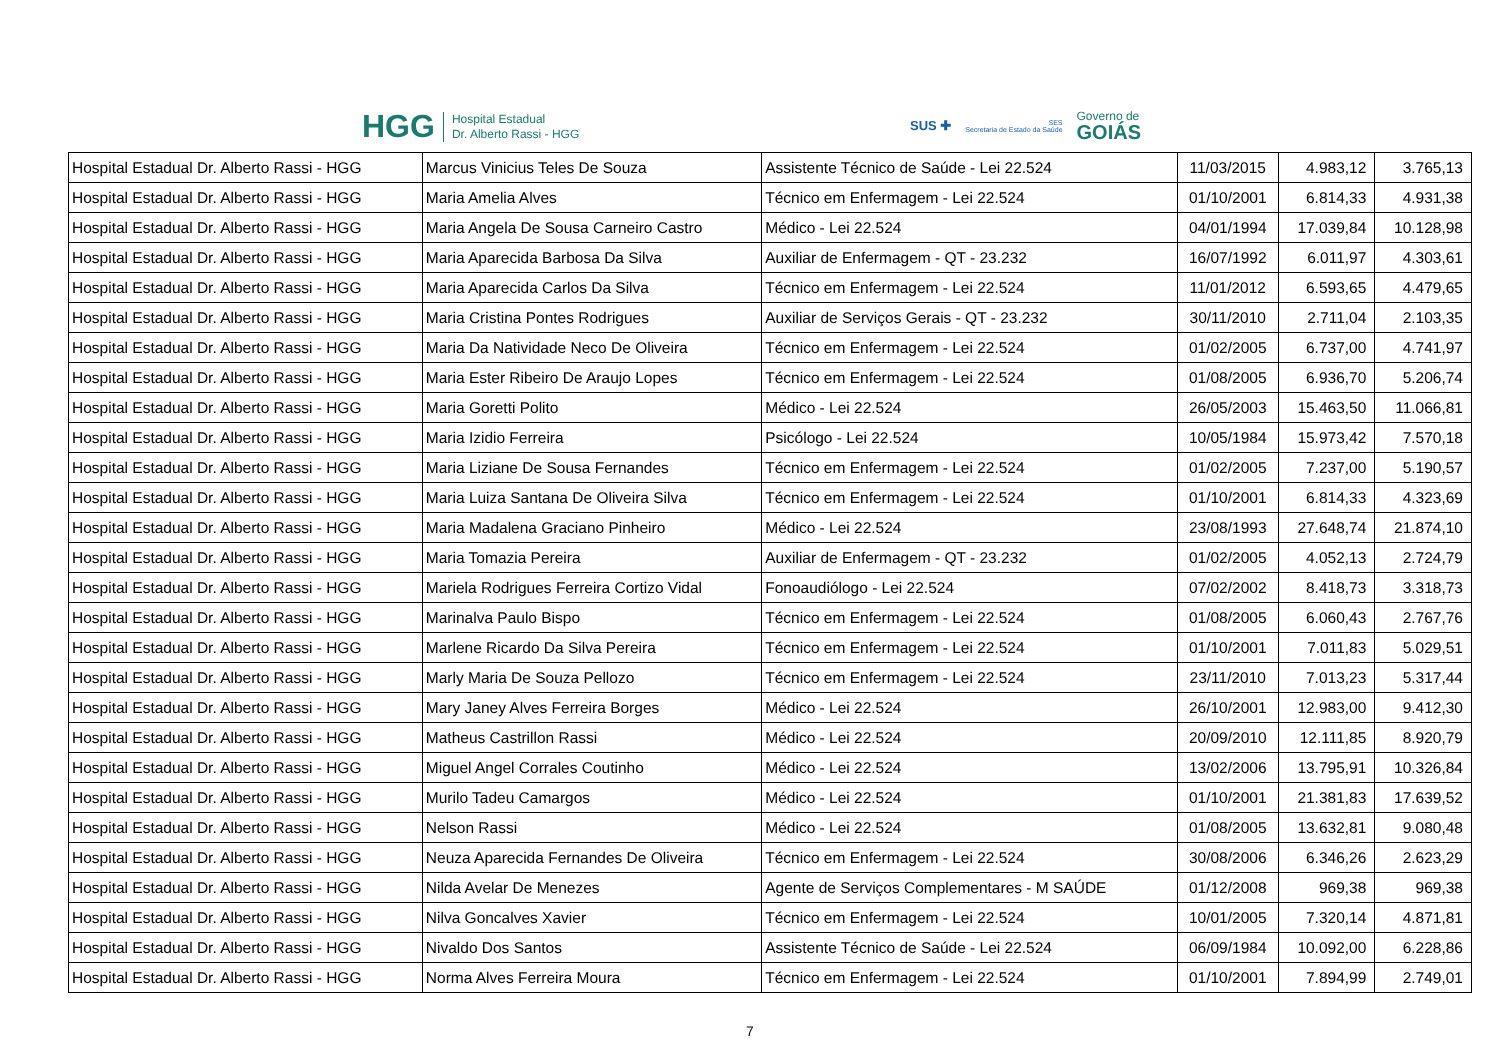HGG Hospital Estadual
Dr. Alberto Rassi - HGG
SUS ✚ SES
Secretaria de Estado da Saúde Governo de
GOIÁS
| Hospital Estadual Dr. Alberto Rassi - HGG | Marcus Vinicius Teles De Souza | Assistente Técnico de Saúde - Lei 22.524 | 11/03/2015 | 4.983,12 | 3.765,13 |
| Hospital Estadual Dr. Alberto Rassi - HGG | Maria Amelia Alves | Técnico em Enfermagem - Lei 22.524 | 01/10/2001 | 6.814,33 | 4.931,38 |
| Hospital Estadual Dr. Alberto Rassi - HGG | Maria Angela De Sousa Carneiro Castro | Médico - Lei 22.524 | 04/01/1994 | 17.039,84 | 10.128,98 |
| Hospital Estadual Dr. Alberto Rassi - HGG | Maria Aparecida Barbosa Da Silva | Auxiliar de Enfermagem - QT - 23.232 | 16/07/1992 | 6.011,97 | 4.303,61 |
| Hospital Estadual Dr. Alberto Rassi - HGG | Maria Aparecida Carlos Da Silva | Técnico em Enfermagem - Lei 22.524 | 11/01/2012 | 6.593,65 | 4.479,65 |
| Hospital Estadual Dr. Alberto Rassi - HGG | Maria Cristina Pontes Rodrigues | Auxiliar de Serviços Gerais - QT - 23.232 | 30/11/2010 | 2.711,04 | 2.103,35 |
| Hospital Estadual Dr. Alberto Rassi - HGG | Maria Da Natividade Neco De Oliveira | Técnico em Enfermagem - Lei 22.524 | 01/02/2005 | 6.737,00 | 4.741,97 |
| Hospital Estadual Dr. Alberto Rassi - HGG | Maria Ester Ribeiro De Araujo Lopes | Técnico em Enfermagem - Lei 22.524 | 01/08/2005 | 6.936,70 | 5.206,74 |
| Hospital Estadual Dr. Alberto Rassi - HGG | Maria Goretti Polito | Médico - Lei 22.524 | 26/05/2003 | 15.463,50 | 11.066,81 |
| Hospital Estadual Dr. Alberto Rassi - HGG | Maria Izidio Ferreira | Psicólogo - Lei 22.524 | 10/05/1984 | 15.973,42 | 7.570,18 |
| Hospital Estadual Dr. Alberto Rassi - HGG | Maria Liziane De Sousa Fernandes | Técnico em Enfermagem - Lei 22.524 | 01/02/2005 | 7.237,00 | 5.190,57 |
| Hospital Estadual Dr. Alberto Rassi - HGG | Maria Luiza Santana De Oliveira Silva | Técnico em Enfermagem - Lei 22.524 | 01/10/2001 | 6.814,33 | 4.323,69 |
| Hospital Estadual Dr. Alberto Rassi - HGG | Maria Madalena Graciano Pinheiro | Médico - Lei 22.524 | 23/08/1993 | 27.648,74 | 21.874,10 |
| Hospital Estadual Dr. Alberto Rassi - HGG | Maria Tomazia Pereira | Auxiliar de Enfermagem - QT - 23.232 | 01/02/2005 | 4.052,13 | 2.724,79 |
| Hospital Estadual Dr. Alberto Rassi - HGG | Mariela Rodrigues Ferreira Cortizo Vidal | Fonoaudiólogo - Lei 22.524 | 07/02/2002 | 8.418,73 | 3.318,73 |
| Hospital Estadual Dr. Alberto Rassi - HGG | Marinalva Paulo Bispo | Técnico em Enfermagem - Lei 22.524 | 01/08/2005 | 6.060,43 | 2.767,76 |
| Hospital Estadual Dr. Alberto Rassi - HGG | Marlene Ricardo Da Silva Pereira | Técnico em Enfermagem - Lei 22.524 | 01/10/2001 | 7.011,83 | 5.029,51 |
| Hospital Estadual Dr. Alberto Rassi - HGG | Marly Maria De Souza Pellozo | Técnico em Enfermagem - Lei 22.524 | 23/11/2010 | 7.013,23 | 5.317,44 |
| Hospital Estadual Dr. Alberto Rassi - HGG | Mary Janey Alves Ferreira Borges | Médico - Lei 22.524 | 26/10/2001 | 12.983,00 | 9.412,30 |
| Hospital Estadual Dr. Alberto Rassi - HGG | Matheus Castrillon Rassi | Médico - Lei 22.524 | 20/09/2010 | 12.111,85 | 8.920,79 |
| Hospital Estadual Dr. Alberto Rassi - HGG | Miguel Angel Corrales Coutinho | Médico - Lei 22.524 | 13/02/2006 | 13.795,91 | 10.326,84 |
| Hospital Estadual Dr. Alberto Rassi - HGG | Murilo Tadeu Camargos | Médico - Lei 22.524 | 01/10/2001 | 21.381,83 | 17.639,52 |
| Hospital Estadual Dr. Alberto Rassi - HGG | Nelson Rassi | Médico - Lei 22.524 | 01/08/2005 | 13.632,81 | 9.080,48 |
| Hospital Estadual Dr. Alberto Rassi - HGG | Neuza Aparecida Fernandes De Oliveira | Técnico em Enfermagem - Lei 22.524 | 30/08/2006 | 6.346,26 | 2.623,29 |
| Hospital Estadual Dr. Alberto Rassi - HGG | Nilda Avelar De Menezes | Agente de Serviços Complementares - M SAÚDE | 01/12/2008 | 969,38 | 969,38 |
| Hospital Estadual Dr. Alberto Rassi - HGG | Nilva Goncalves Xavier | Técnico em Enfermagem - Lei 22.524 | 10/01/2005 | 7.320,14 | 4.871,81 |
| Hospital Estadual Dr. Alberto Rassi - HGG | Nivaldo Dos Santos | Assistente Técnico de Saúde - Lei 22.524 | 06/09/1984 | 10.092,00 | 6.228,86 |
| Hospital Estadual Dr. Alberto Rassi - HGG | Norma Alves Ferreira Moura | Técnico em Enfermagem - Lei 22.524 | 01/10/2001 | 7.894,99 | 2.749,01 |
7